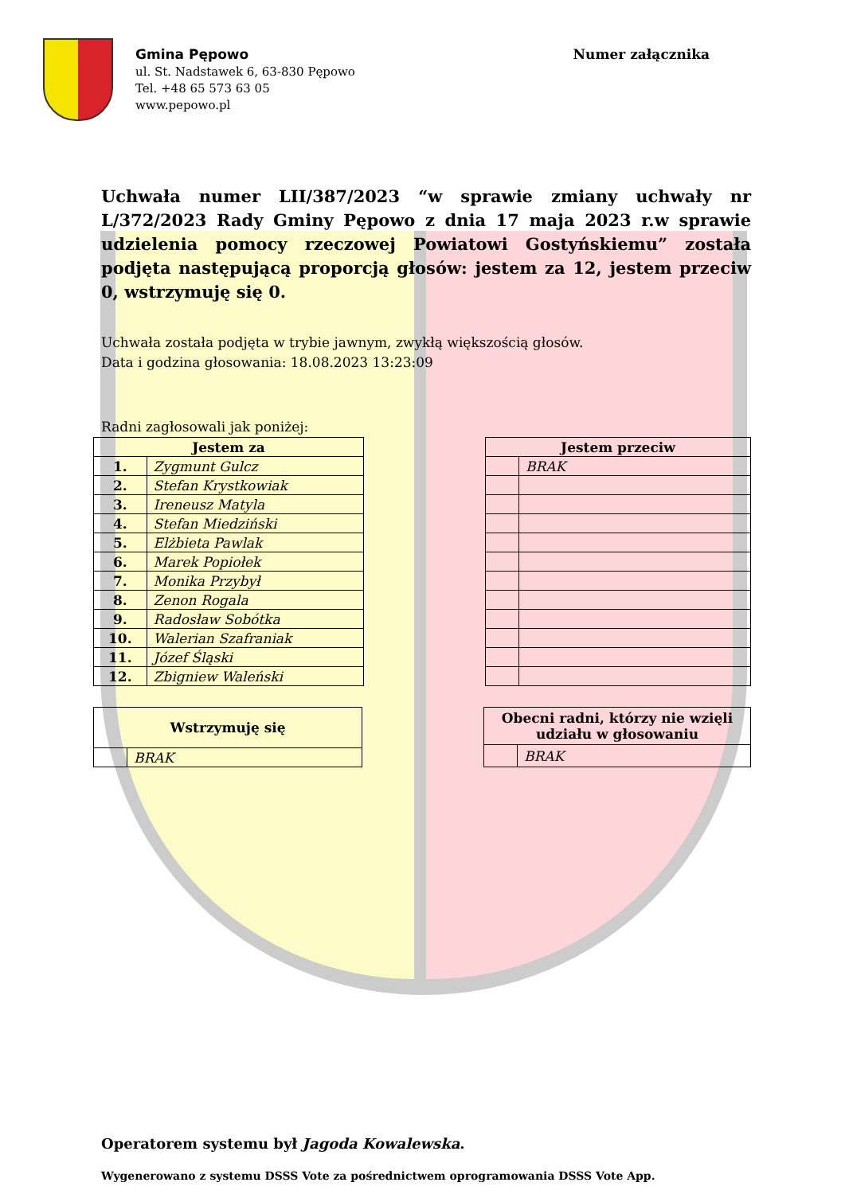Gmina Pępowo
ul. St. Nadstawek 6, 63-830 Pępowo
Tel. +48 65 573 63 05
www.pepowo.pl
Numer załącznika
Uchwała numer LII/387/2023 “w sprawie zmiany uchwały nr L/372/2023 Rady Gminy Pępowo z dnia 17 maja 2023 r.w sprawie udzielenia pomocy rzeczowej Powiatowi Gostyńskiemu” została podjęta następującą proporcją głosów: jestem za 12, jestem przeciw 0, wstrzymuję się 0.
Uchwała została podjęta w trybie jawnym, zwykłą większością głosów.
Data i godzina głosowania: 18.08.2023 13:23:09
Radni zagłosowali jak poniżej:
| Jestem za | |
| --- | --- |
| 1. | Zygmunt Gulcz |
| 2. | Stefan Krystkowiak |
| 3. | Ireneusz Matyla |
| 4. | Stefan Miedziński |
| 5. | Elżbieta Pawlak |
| 6. | Marek Popiołek |
| 7. | Monika Przybył |
| 8. | Zenon Rogala |
| 9. | Radosław Sobótka |
| 10. | Walerian Szafraniak |
| 11. | Józef Śląski |
| 12. | Zbigniew Waleński |
| Jestem przeciw | |
| --- | --- |
| | BRAK |
| Wstrzymuję się | |
| --- | --- |
| | BRAK |
| Obecni radni, którzy nie wzięli udziału w głosowaniu | |
| --- | --- |
| | BRAK |
Operatorem systemu był Jagoda Kowalewska.
Wygenerowano z systemu DSSS Vote za pośrednictwem oprogramowania DSSS Vote App.